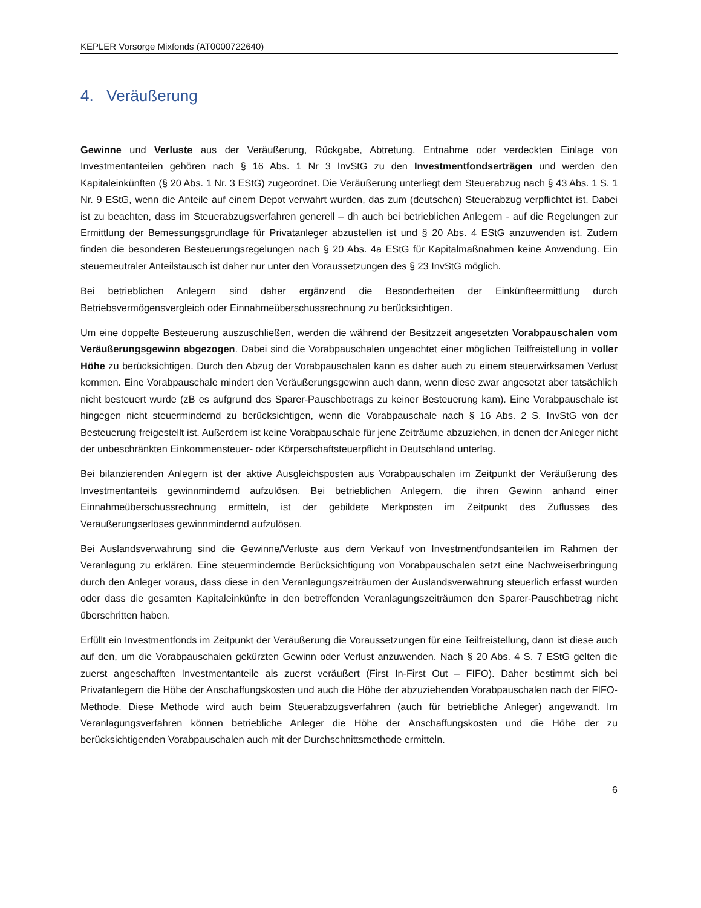KEPLER Vorsorge Mixfonds (AT0000722640)
4. Veräußerung
Gewinne und Verluste aus der Veräußerung, Rückgabe, Abtretung, Entnahme oder verdeckten Einlage von Investmentanteilen gehören nach § 16 Abs. 1 Nr 3 InvStG zu den Investmentfondserträgen und werden den Kapitaleinkünften (§ 20 Abs. 1 Nr. 3 EStG) zugeordnet. Die Veräußerung unterliegt dem Steuerabzug nach § 43 Abs. 1 S. 1 Nr. 9 EStG, wenn die Anteile auf einem Depot verwahrt wurden, das zum (deutschen) Steuerabzug verpflichtet ist. Dabei ist zu beachten, dass im Steuerabzugsverfahren generell – dh auch bei betrieblichen Anlegern - auf die Regelungen zur Ermittlung der Bemessungsgrundlage für Privatanleger abzustellen ist und § 20 Abs. 4 EStG anzuwenden ist. Zudem finden die besonderen Besteuerungsregelungen nach § 20 Abs. 4a EStG für Kapitalmaßnahmen keine Anwendung. Ein steuerneutraler Anteilstausch ist daher nur unter den Voraussetzungen des § 23 InvStG möglich.
Bei betrieblichen Anlegern sind daher ergänzend die Besonderheiten der Einkünfteermittlung durch Betriebsvermögensvergleich oder Einnahmeüberschussrechnung zu berücksichtigen.
Um eine doppelte Besteuerung auszuschließen, werden die während der Besitzzeit angesetzten Vorabpauschalen vom Veräußerungsgewinn abgezogen. Dabei sind die Vorabpauschalen ungeachtet einer möglichen Teilfreistellung in voller Höhe zu berücksichtigen. Durch den Abzug der Vorabpauschalen kann es daher auch zu einem steuerwirksamen Verlust kommen. Eine Vorabpauschale mindert den Veräußerungsgewinn auch dann, wenn diese zwar angesetzt aber tatsächlich nicht besteuert wurde (zB es aufgrund des Sparer-Pauschbetrags zu keiner Besteuerung kam). Eine Vorabpauschale ist hingegen nicht steuermindernd zu berücksichtigen, wenn die Vorabpauschale nach § 16 Abs. 2 S. InvStG von der Besteuerung freigestellt ist. Außerdem ist keine Vorabpauschale für jene Zeiträume abzuziehen, in denen der Anleger nicht der unbeschränkten Einkommensteuer- oder Körperschaftsteuerpflicht in Deutschland unterlag.
Bei bilanzierenden Anlegern ist der aktive Ausgleichsposten aus Vorabpauschalen im Zeitpunkt der Veräußerung des Investmentanteils gewinnmindernd aufzulösen. Bei betrieblichen Anlegern, die ihren Gewinn anhand einer Einnahmeüberschussrechnung ermitteln, ist der gebildete Merkposten im Zeitpunkt des Zuflusses des Veräußerungserlöses gewinnmindernd aufzulösen.
Bei Auslandsverwahrung sind die Gewinne/Verluste aus dem Verkauf von Investmentfondsanteilen im Rahmen der Veranlagung zu erklären. Eine steuermindernde Berücksichtigung von Vorabpauschalen setzt eine Nachweiserbringung durch den Anleger voraus, dass diese in den Veranlagungszeiträumen der Auslandsverwahrung steuerlich erfasst wurden oder dass die gesamten Kapitaleinkünfte in den betreffenden Veranlagungszeiträumen den Sparer-Pauschbetrag nicht überschritten haben.
Erfüllt ein Investmentfonds im Zeitpunkt der Veräußerung die Voraussetzungen für eine Teilfreistellung, dann ist diese auch auf den, um die Vorabpauschalen gekürzten Gewinn oder Verlust anzuwenden. Nach § 20 Abs. 4 S. 7 EStG gelten die zuerst angeschafften Investmentanteile als zuerst veräußert (First In-First Out – FIFO). Daher bestimmt sich bei Privatanlegern die Höhe der Anschaffungskosten und auch die Höhe der abzuziehenden Vorabpauschalen nach der FIFO-Methode. Diese Methode wird auch beim Steuerabzugsverfahren (auch für betriebliche Anleger) angewandt. Im Veranlagungsverfahren können betriebliche Anleger die Höhe der Anschaffungskosten und die Höhe der zu berücksichtigenden Vorabpauschalen auch mit der Durchschnittsmethode ermitteln.
6